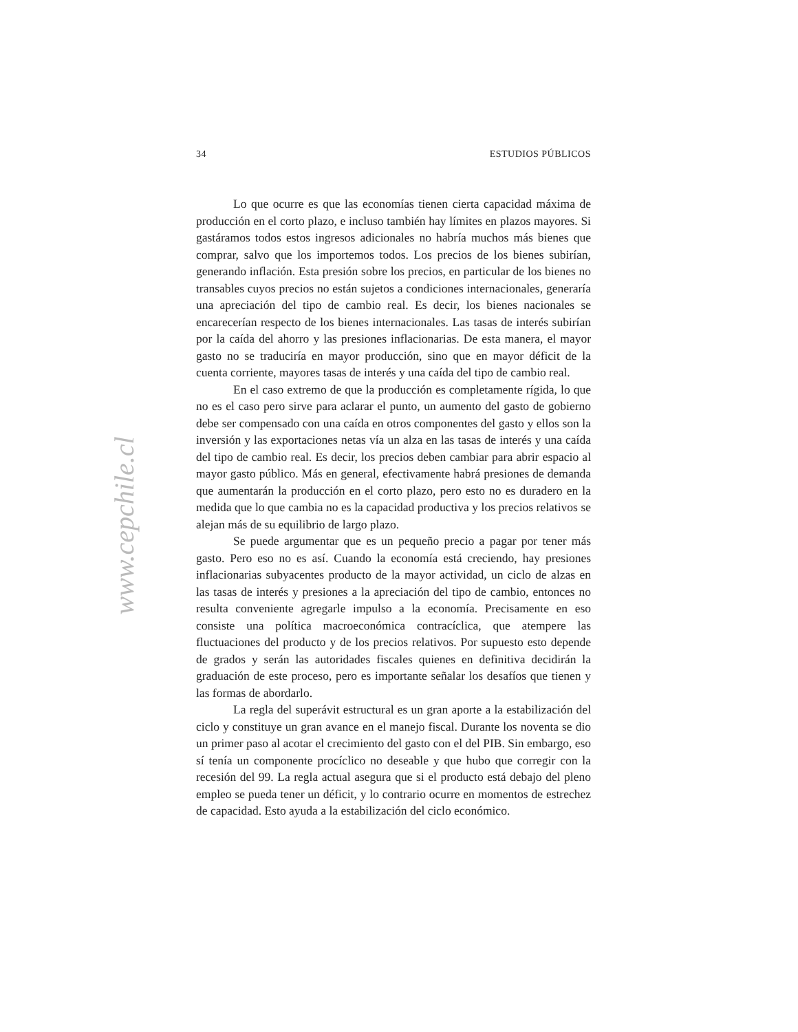www.cepchile.cl
34 ESTUDIOS PÚBLICOS
Lo que ocurre es que las economías tienen cierta capacidad máxima de producción en el corto plazo, e incluso también hay límites en plazos mayores. Si gastáramos todos estos ingresos adicionales no habría muchos más bienes que comprar, salvo que los importemos todos. Los precios de los bienes subirían, generando inflación. Esta presión sobre los precios, en particular de los bienes no transables cuyos precios no están sujetos a condiciones internacionales, generaría una apreciación del tipo de cambio real. Es decir, los bienes nacionales se encarecerían respecto de los bienes internacionales. Las tasas de interés subirían por la caída del ahorro y las presiones inflacionarias. De esta manera, el mayor gasto no se traduciría en mayor producción, sino que en mayor déficit de la cuenta corriente, mayores tasas de interés y una caída del tipo de cambio real.
En el caso extremo de que la producción es completamente rígida, lo que no es el caso pero sirve para aclarar el punto, un aumento del gasto de gobierno debe ser compensado con una caída en otros componentes del gasto y ellos son la inversión y las exportaciones netas vía un alza en las tasas de interés y una caída del tipo de cambio real. Es decir, los precios deben cambiar para abrir espacio al mayor gasto público. Más en general, efectivamente habrá presiones de demanda que aumentarán la producción en el corto plazo, pero esto no es duradero en la medida que lo que cambia no es la capacidad productiva y los precios relativos se alejan más de su equilibrio de largo plazo.
Se puede argumentar que es un pequeño precio a pagar por tener más gasto. Pero eso no es así. Cuando la economía está creciendo, hay presiones inflacionarias subyacentes producto de la mayor actividad, un ciclo de alzas en las tasas de interés y presiones a la apreciación del tipo de cambio, entonces no resulta conveniente agregarle impulso a la economía. Precisamente en eso consiste una política macroeconómica contracíclica, que atempere las fluctuaciones del producto y de los precios relativos. Por supuesto esto depende de grados y serán las autoridades fiscales quienes en definitiva decidirán la graduación de este proceso, pero es importante señalar los desafíos que tienen y las formas de abordarlo.
La regla del superávit estructural es un gran aporte a la estabilización del ciclo y constituye un gran avance en el manejo fiscal. Durante los noventa se dio un primer paso al acotar el crecimiento del gasto con el del PIB. Sin embargo, eso sí tenía un componente procíclico no deseable y que hubo que corregir con la recesión del 99. La regla actual asegura que si el producto está debajo del pleno empleo se pueda tener un déficit, y lo contrario ocurre en momentos de estrechez de capacidad. Esto ayuda a la estabilización del ciclo económico.